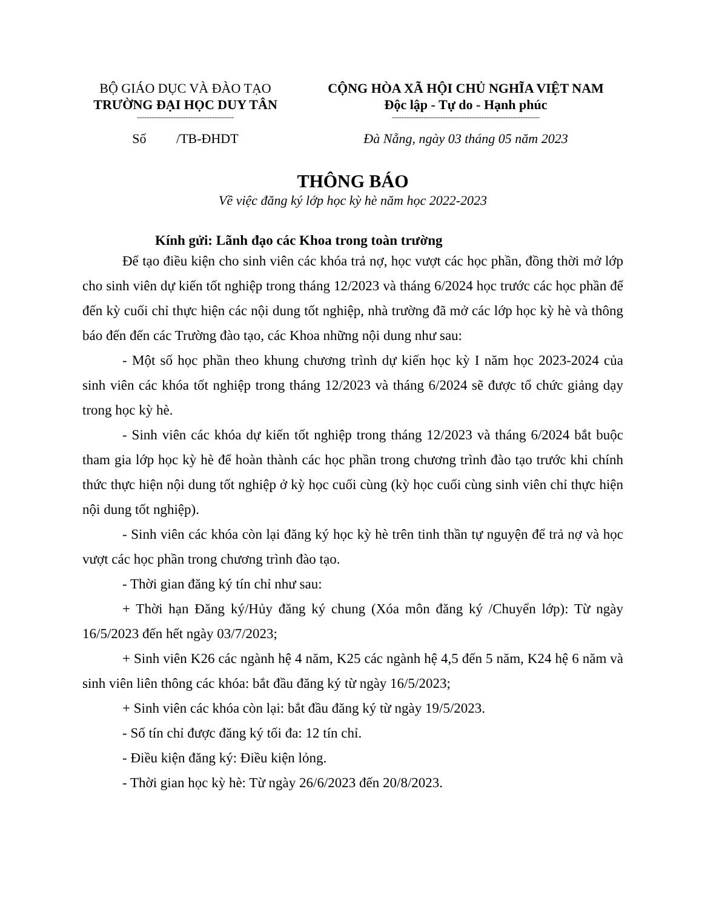BỘ GIÁO DỤC VÀ ĐÀO TẠO
TRƯỜNG ĐẠI HỌC DUY TÂN
----------------------------------------
CỘNG HÒA XÃ HỘI CHỦ NGHĨA VIỆT NAM
Độc lập - Tự do - Hạnh phúc
-------------------------------------------------------------
Số /TB-ĐHDT Đà Nẵng, ngày 03 tháng 05 năm 2023
THÔNG BÁO
Về việc đăng ký lớp học kỳ hè năm học 2022-2023
Kính gửi: Lãnh đạo các Khoa trong toàn trường
Để tạo điều kiện cho sinh viên các khóa trả nợ, học vượt các học phần, đồng thời mở lớp cho sinh viên dự kiến tốt nghiệp trong tháng 12/2023 và tháng 6/2024 học trước các học phần để đến kỳ cuối chỉ thực hiện các nội dung tốt nghiệp, nhà trường đã mở các lớp học kỳ hè và thông báo đến đến các Trường đào tạo, các Khoa những nội dung như sau:
- Một số học phần theo khung chương trình dự kiến học kỳ I năm học 2023-2024 của sinh viên các khóa tốt nghiệp trong tháng 12/2023 và tháng 6/2024 sẽ được tổ chức giảng dạy trong học kỳ hè.
- Sinh viên các khóa dự kiến tốt nghiệp trong tháng 12/2023 và tháng 6/2024 bắt buộc tham gia lớp học kỳ hè để hoàn thành các học phần trong chương trình đào tạo trước khi chính thức thực hiện nội dung tốt nghiệp ở kỳ học cuối cùng (kỳ học cuối cùng sinh viên chỉ thực hiện nội dung tốt nghiệp).
- Sinh viên các khóa còn lại đăng ký học kỳ hè trên tinh thần tự nguyện để trả nợ và học vượt các học phần trong chương trình đào tạo.
- Thời gian đăng ký tín chỉ như sau:
+ Thời hạn Đăng ký/Hủy đăng ký chung (Xóa môn đăng ký /Chuyển lớp): Từ ngày 16/5/2023 đến hết ngày 03/7/2023;
+ Sinh viên K26 các ngành hệ 4 năm, K25 các ngành hệ 4,5 đến 5 năm, K24 hệ 6 năm và sinh viên liên thông các khóa: bắt đầu đăng ký từ ngày 16/5/2023;
+ Sinh viên các khóa còn lại: bắt đầu đăng ký từ ngày 19/5/2023.
- Số tín chỉ được đăng ký tối đa: 12 tín chỉ.
- Điều kiện đăng ký: Điều kiện lỏng.
- Thời gian học kỳ hè: Từ ngày 26/6/2023 đến 20/8/2023.